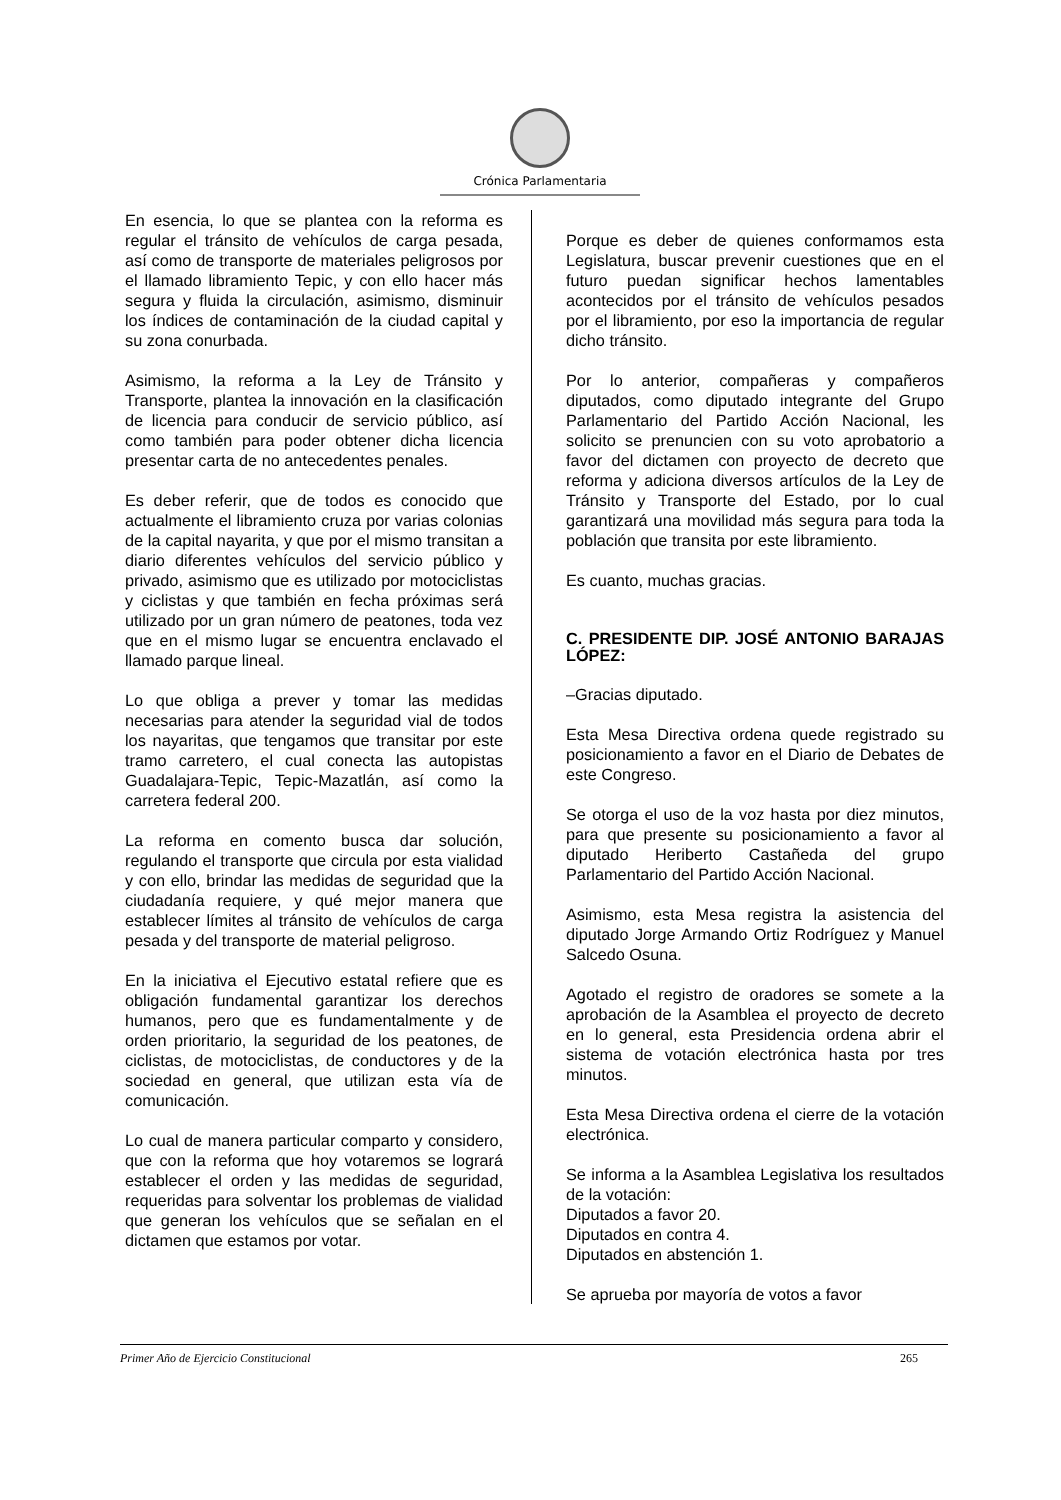Crónica Parlamentaria
En esencia, lo que se plantea con la reforma es regular el tránsito de vehículos de carga pesada, así como de transporte de materiales peligrosos por el llamado libramiento Tepic, y con ello hacer más segura y fluida la circulación, asimismo, disminuir los índices de contaminación de la ciudad capital y su zona conurbada.
Asimismo, la reforma a la Ley de Tránsito y Transporte, plantea la innovación en la clasificación de licencia para conducir de servicio público, así como también para poder obtener dicha licencia presentar carta de no antecedentes penales.
Es deber referir, que de todos es conocido que actualmente el libramiento cruza por varias colonias de la capital nayarita, y que por el mismo transitan a diario diferentes vehículos del servicio público y privado, asimismo que es utilizado por motociclistas y ciclistas y que también en fecha próximas será utilizado por un gran número de peatones, toda vez que en el mismo lugar se encuentra enclavado el llamado parque lineal.
Lo que obliga a prever y tomar las medidas necesarias para atender la seguridad vial de todos los nayaritas, que tengamos que transitar por este tramo carretero, el cual conecta las autopistas Guadalajara-Tepic, Tepic-Mazatlán, así como la carretera federal 200.
La reforma en comento busca dar solución, regulando el transporte que circula por esta vialidad y con ello, brindar las medidas de seguridad que la ciudadanía requiere, y qué mejor manera que establecer límites al tránsito de vehículos de carga pesada y del transporte de material peligroso.
En la iniciativa el Ejecutivo estatal refiere que es obligación fundamental garantizar los derechos humanos, pero que es fundamentalmente y de orden prioritario, la seguridad de los peatones, de ciclistas, de motociclistas, de conductores y de la sociedad en general, que utilizan esta vía de comunicación.
Lo cual de manera particular comparto y considero, que con la reforma que hoy votaremos se logrará establecer el orden y las medidas de seguridad, requeridas para solventar los problemas de vialidad que generan los vehículos que se señalan en el dictamen que estamos por votar.
Porque es deber de quienes conformamos esta Legislatura, buscar prevenir cuestiones que en el futuro puedan significar hechos lamentables acontecidos por el tránsito de vehículos pesados por el libramiento, por eso la importancia de regular dicho tránsito.
Por lo anterior, compañeras y compañeros diputados, como diputado integrante del Grupo Parlamentario del Partido Acción Nacional, les solicito se prenuncien con su voto aprobatorio a favor del dictamen con proyecto de decreto que reforma y adiciona diversos artículos de la Ley de Tránsito y Transporte del Estado, por lo cual garantizará una movilidad más segura para toda la población que transita por este libramiento.
Es cuanto, muchas gracias.
C. PRESIDENTE DIP. JOSÉ ANTONIO BARAJAS LÓPEZ:
–Gracias diputado.
Esta Mesa Directiva ordena quede registrado su posicionamiento a favor en el Diario de Debates de este Congreso.
Se otorga el uso de la voz hasta por diez minutos, para que presente su posicionamiento a favor al diputado Heriberto Castañeda del grupo Parlamentario del Partido Acción Nacional.
Asimismo, esta Mesa registra la asistencia del diputado Jorge Armando Ortiz Rodríguez y Manuel Salcedo Osuna.
Agotado el registro de oradores se somete a la aprobación de la Asamblea el proyecto de decreto en lo general, esta Presidencia ordena abrir el sistema de votación electrónica hasta por tres minutos.
Esta Mesa Directiva ordena el cierre de la votación electrónica.
Se informa a la Asamblea Legislativa los resultados de la votación:
Diputados a favor 20.
Diputados en contra 4.
Diputados en abstención 1.
Se aprueba por mayoría de votos a favor
Primer Año de Ejercicio Constitucional 265